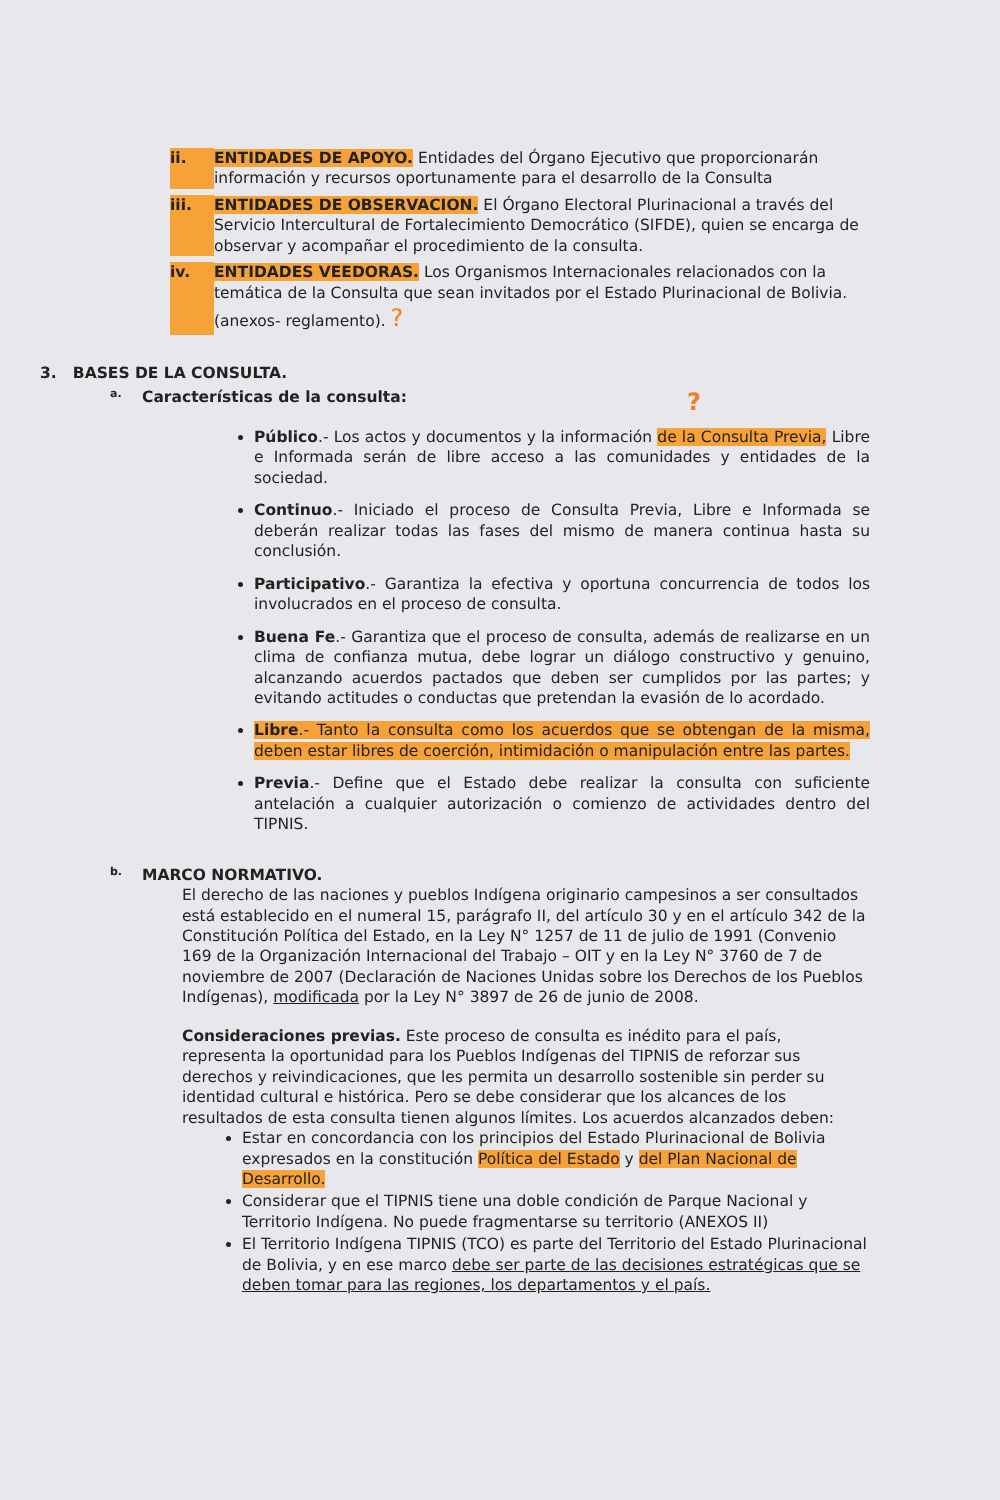ii. ENTIDADES DE APOYO. Entidades del Órgano Ejecutivo que proporcionarán información y recursos oportunamente para el desarrollo de la Consulta
iii. ENTIDADES DE OBSERVACION. El Órgano Electoral Plurinacional a través del Servicio Intercultural de Fortalecimiento Democrático (SIFDE), quien se encarga de observar y acompañar el procedimiento de la consulta.
iv. ENTIDADES VEEDORAS. Los Organismos Internacionales relacionados con la temática de la Consulta que sean invitados por el Estado Plurinacional de Bolivia. (anexos- reglamento). ?
3. BASES DE LA CONSULTA.
a. Características de la consulta: ?
Público.- Los actos y documentos y la información de la Consulta Previa, Libre e Informada serán de libre acceso a las comunidades y entidades de la sociedad.
Continuo.- Iniciado el proceso de Consulta Previa, Libre e Informada se deberán realizar todas las fases del mismo de manera continua hasta su conclusión.
Participativo.- Garantiza la efectiva y oportuna concurrencia de todos los involucrados en el proceso de consulta.
Buena Fe.- Garantiza que el proceso de consulta, además de realizarse en un clima de confianza mutua, debe lograr un diálogo constructivo y genuino, alcanzando acuerdos pactados que deben ser cumplidos por las partes; y evitando actitudes o conductas que pretendan la evasión de lo acordado.
Libre.- Tanto la consulta como los acuerdos que se obtengan de la misma, deben estar libres de coerción, intimidación o manipulación entre las partes.
Previa.- Define que el Estado debe realizar la consulta con suficiente antelación a cualquier autorización o comienzo de actividades dentro del TIPNIS.
b. MARCO NORMATIVO.
El derecho de las naciones y pueblos Indígena originario campesinos a ser consultados está establecido en el numeral 15, parágrafo II, del artículo 30 y en el artículo 342 de la Constitución Política del Estado, en la Ley N° 1257 de 11 de julio de 1991 (Convenio 169 de la Organización Internacional del Trabajo – OIT y en la Ley N° 3760 de 7 de noviembre de 2007 (Declaración de Naciones Unidas sobre los Derechos de los Pueblos Indígenas), modificada por la Ley N° 3897 de 26 de junio de 2008.
Consideraciones previas. Este proceso de consulta es inédito para el país, representa la oportunidad para los Pueblos Indígenas del TIPNIS de reforzar sus derechos y reivindicaciones, que les permita un desarrollo sostenible sin perder su identidad cultural e histórica. Pero se debe considerar que los alcances de los resultados de esta consulta tienen algunos límites. Los acuerdos alcanzados deben:
Estar en concordancia con los principios del Estado Plurinacional de Bolivia expresados en la constitución Política del Estado y del Plan Nacional de Desarrollo.
Considerar que el TIPNIS tiene una doble condición de Parque Nacional y Territorio Indígena. No puede fragmentarse su territorio (ANEXOS II)
El Territorio Indígena TIPNIS (TCO) es parte del Territorio del Estado Plurinacional de Bolivia, y en ese marco debe ser parte de las decisiones estratégicas que se deben tomar para las regiones, los departamentos y el país.